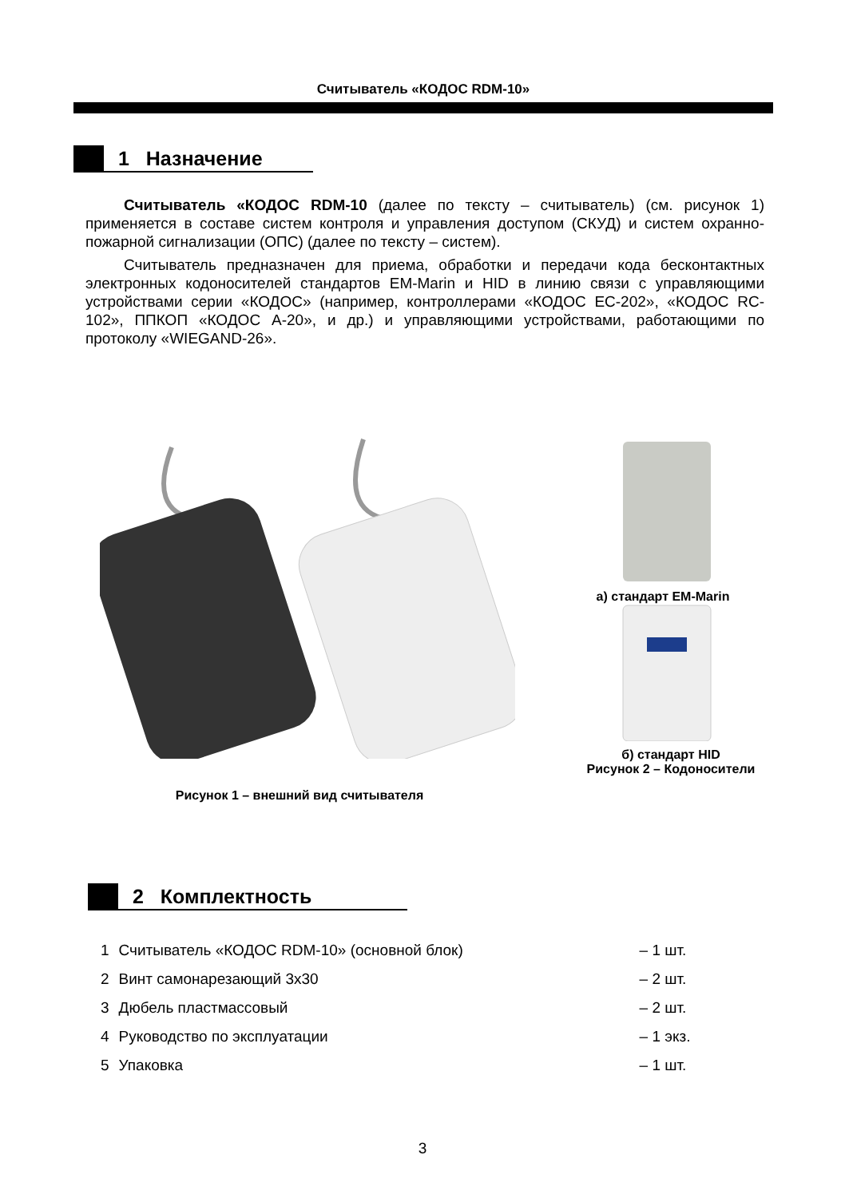Считыватель «КОДОС RDM-10»
1 Назначение
Считыватель «КОДОС RDM-10 (далее по тексту – считыватель) (см. рисунок 1) применяется в составе систем контроля и управления доступом (СКУД) и систем охранно-пожарной сигнализации (ОПС) (далее по тексту – систем).
Считыватель предназначен для приема, обработки и передачи кода бесконтактных электронных кодоносителей стандартов EM-Marin и HID в линию связи с управляющими устройствами серии «КОДОС» (например, контроллерами «КОДОС EC-202», «КОДОС RC-102», ППКОП «КОДОС A-20», и др.) и управляющими устройствами, работающими по протоколу «WIEGAND-26».
а) стандарт EM-Marin
б) стандарт HID
Рисунок 2 – Кодоносители
Рисунок 1 – внешний вид считывателя
2 Комплектность
| 1 | Считыватель «КОДОС RDM-10» (основной блок) | – 1 шт. |
| 2 | Винт самонарезающий 3х30 | – 2 шт. |
| 3 | Дюбель пластмассовый | – 2 шт. |
| 4 | Руководство по эксплуатации | – 1 экз. |
| 5 | Упаковка | – 1 шт. |
3